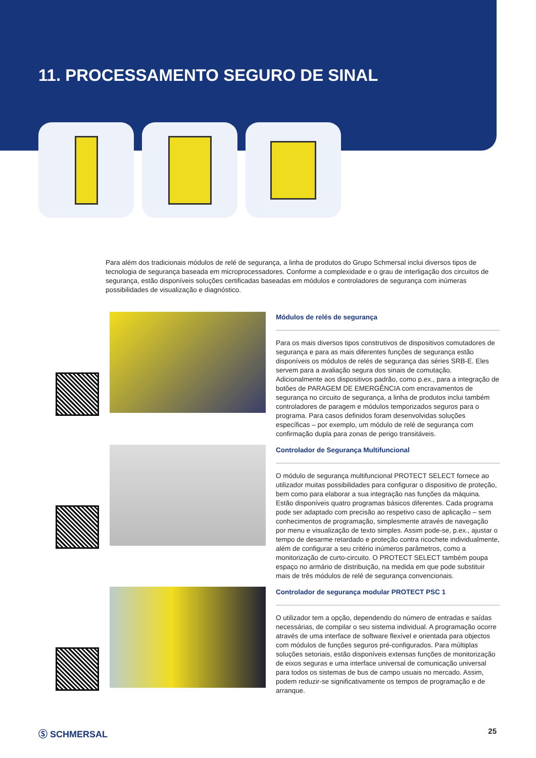11. PROCESSAMENTO SEGURO DE SINAL
Para além dos tradicionais módulos de relé de segurança, a linha de produtos do Grupo Schmersal inclui diversos tipos de tecnologia de segurança baseada em microprocessadores. Conforme a complexidade e o grau de interligação dos circuitos de segurança, estão disponíveis soluções certificadas baseadas em módulos e controladores de segurança com inúmeras possibilidades de visualização e diagnóstico.
Módulos de relés de segurança
Para os mais diversos tipos construtivos de dispositivos comutadores de segurança e para as mais diferentes funções de segurança estão disponíveis os módulos de relés de segurança das séries SRB-E. Eles servem para a avaliação segura dos sinais de comutação. Adicionalmente aos dispositivos padrão, como p.ex., para a integração de botões de PARAGEM DE EMERGÊNCIA com encravamentos de segurança no circuito de segurança, a linha de produtos inclui também controladores de paragem e módulos temporizados seguros para o programa. Para casos definidos foram desenvolvidas soluções específicas – por exemplo, um módulo de relé de segurança com confirmação dupla para zonas de perigo transitáveis.
Controlador de Segurança Multifuncional
O módulo de segurança multifuncional PROTECT SELECT fornece ao utilizador muitas possibilidades para configurar o dispositivo de proteção, bem como para elaborar a sua integração nas funções da máquina. Estão disponíveis quatro programas básicos diferentes. Cada programa pode ser adaptado com precisão ao respetivo caso de aplicação – sem conhecimentos de programação, simplesmente através de navegação por menu e visualização de texto simples. Assim pode-se, p.ex., ajustar o tempo de desarme retardado e proteção contra ricochete individualmente, além de configurar a seu critério inúmeros parâmetros, como a monitorização de curto-circuito. O PROTECT SELECT também poupa espaço no armário de distribuição, na medida em que pode substituir mais de três módulos de relé de segurança convencionais.
Controlador de segurança modular PROTECT PSC 1
O utilizador tem a opção, dependendo do número de entradas e saídas necessárias, de compilar o seu sistema individual. A programação ocorre através de uma interface de software flexível e orientada para objectos com módulos de funções seguros pré-configurados. Para múltiplas soluções setoriais, estão disponíveis extensas funções de monitorização de eixos seguras e uma interface universal de comunicação universal para todos os sistemas de bus de campo usuais no mercado. Assim, podem reduzir-se significativamente os tempos de programação e de arranque.
Ⓢ SCHMERSAL 25